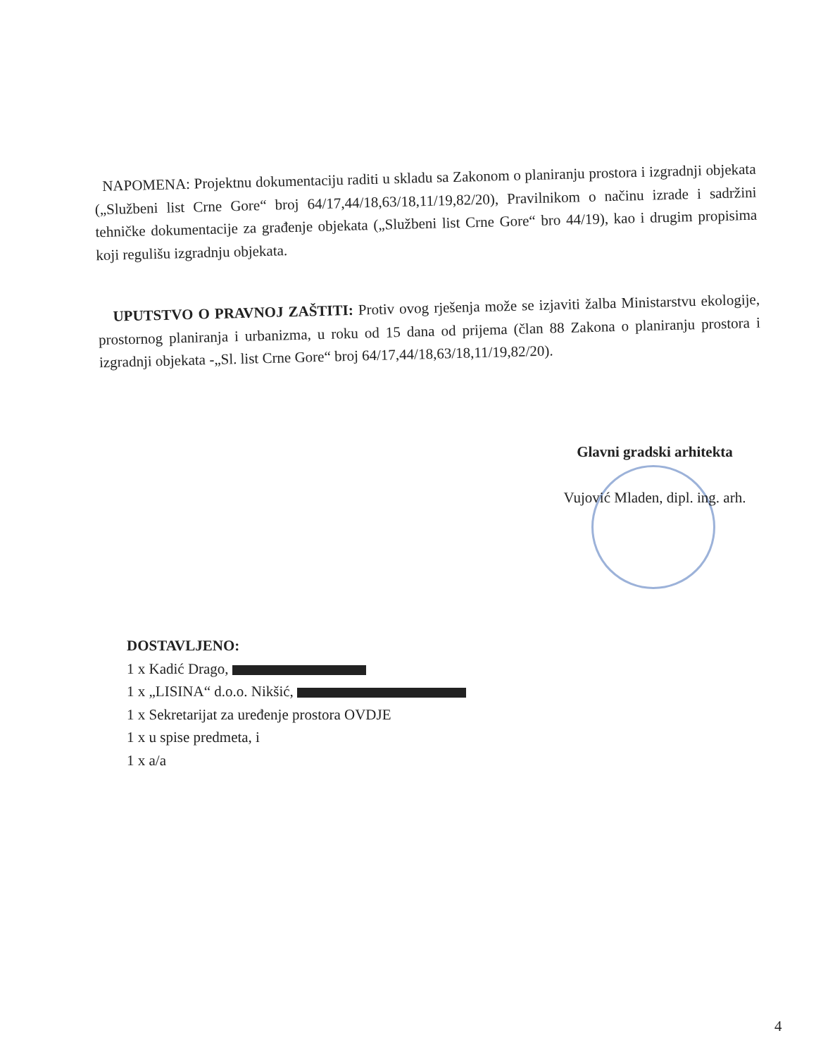NAPOMENA: Projektnu dokumentaciju raditi u skladu sa Zakonom o planiranju prostora i izgradnji objekata („Službeni list Crne Gore“ broj 64/17,44/18,63/18,11/19,82/20), Pravilnikom o načinu izrade i sadržini tehničke dokumentacije za građenje objekata („Službeni list Crne Gore“ bro 44/19), kao i drugim propisima koji regulišu izgradnju objekata.
UPUTSTVO O PRAVNOJ ZAŠTITI: Protiv ovog rješenja može se izjaviti žalba Ministarstvu ekologije, prostornog planiranja i urbanizma, u roku od 15 dana od prijema (član 88 Zakona o planiranju prostora i izgradnji objekata -„Sl. list Crne Gore“ broj 64/17,44/18,63/18,11/19,82/20).
Glavni gradski arhitekta
Vujović Mladen, dipl. ing. arh.
DOSTAVLJENO:
1 x Kadić Drago,
1 x „LISINA“ d.o.o. Nikšić,
1 x Sekretarijat za uređenje prostora OVDJE
1 x u spise predmeta, i
1 x a/a
4